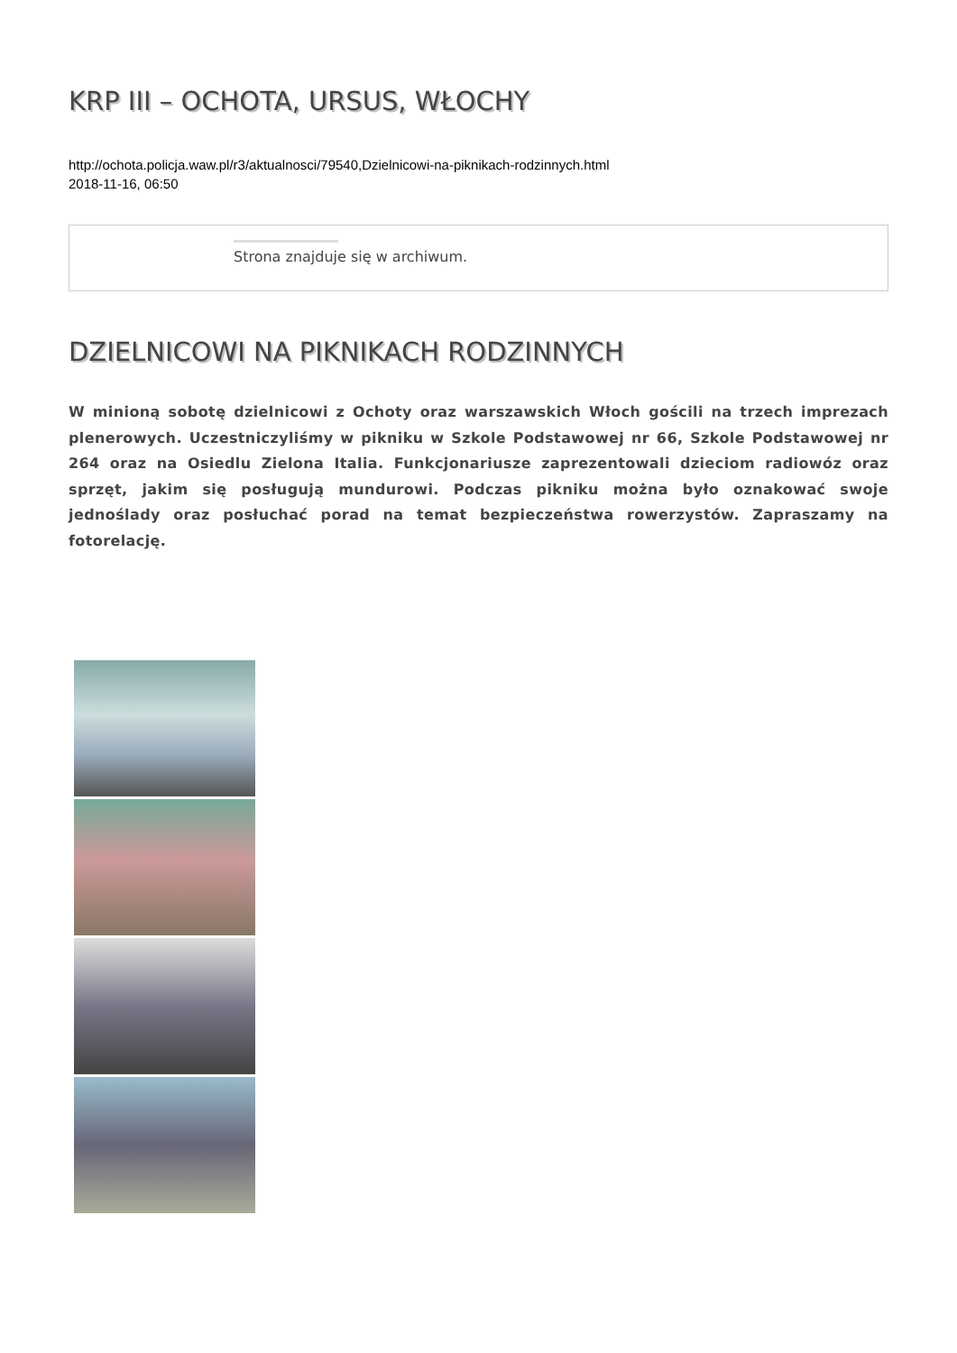KRP III – OCHOTA, URSUS, WŁOCHY
http://ochota.policja.waw.pl/r3/aktualnosci/79540,Dzielnicowi-na-piknikach-rodzinnych.html
2018-11-16, 06:50
Strona znajduje się w archiwum.
DZIELNICOWI NA PIKNIKACH RODZINNYCH
W minioną sobotę dzielnicowi z Ochoty oraz warszawskich Włoch gościli na trzech imprezach plenerowych. Uczestniczyliśmy w pikniku w Szkole Podstawowej nr 66, Szkole Podstawowej nr 264 oraz na Osiedlu Zielona Italia. Funkcjonariusze zaprezentowali dzieciom radiowóz oraz sprzęt, jakim się posługują mundurowi. Podczas pikniku można było oznakować swoje jednoślady oraz posłuchać porad na temat bezpieczeństwa rowerzystów. Zapraszamy na fotorelację.